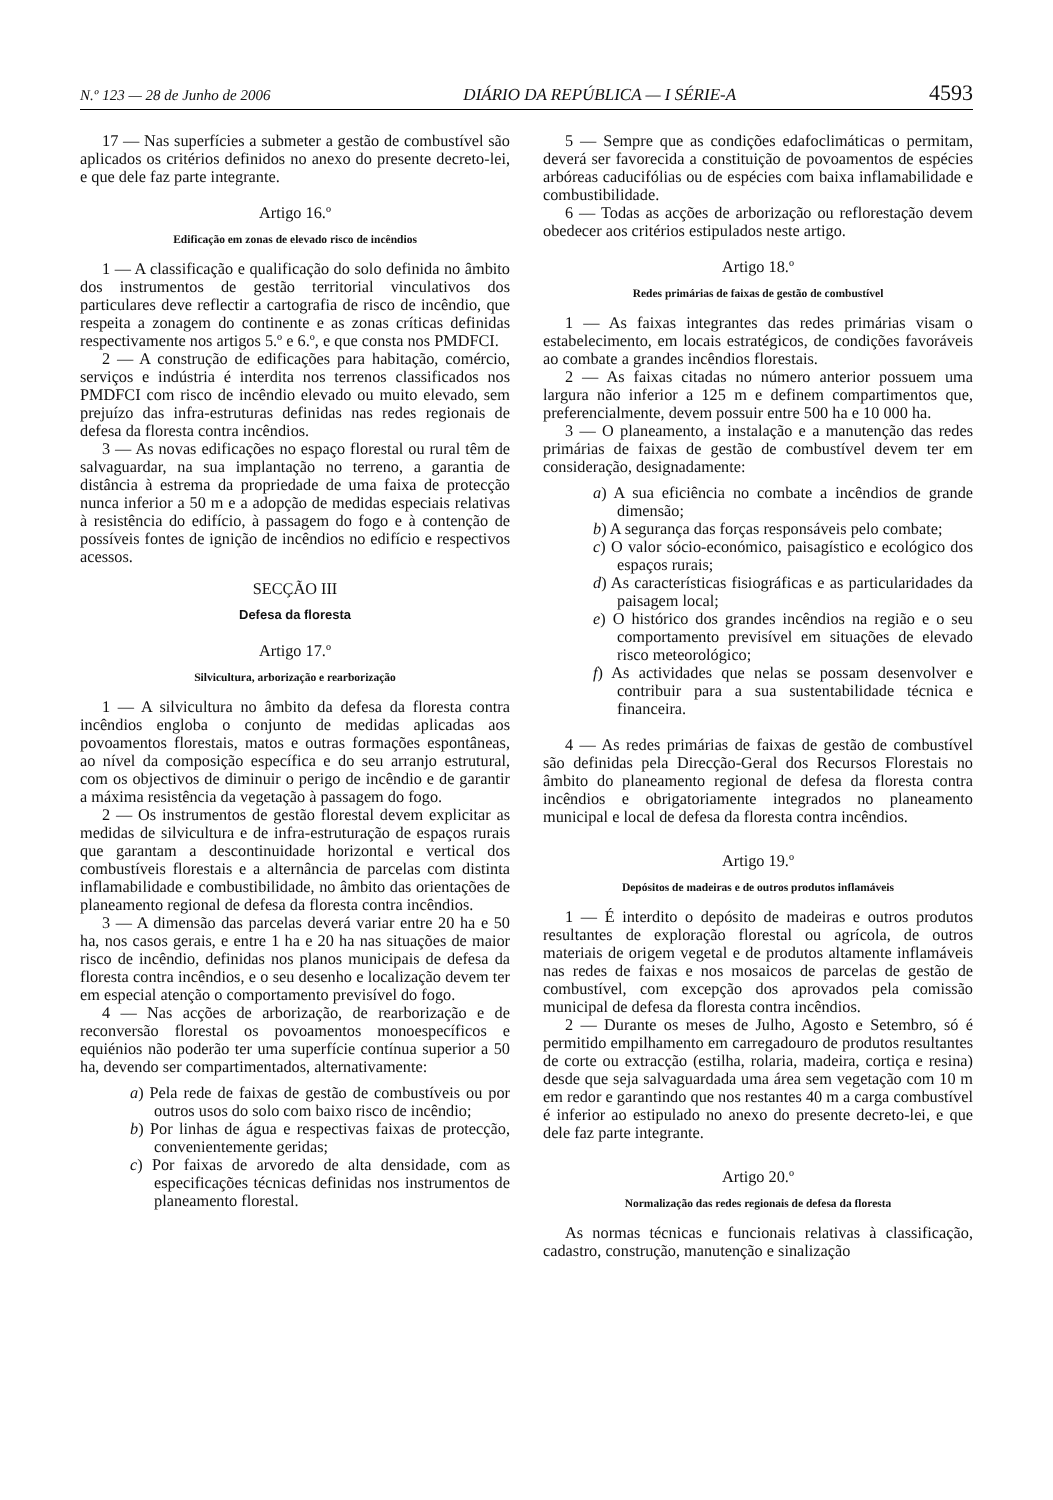N.º 123 — 28 de Junho de 2006 DIÁRIO DA REPÚBLICA — I SÉRIE-A 4593
17 — Nas superfícies a submeter a gestão de combustível são aplicados os critérios definidos no anexo do presente decreto-lei, e que dele faz parte integrante.
Artigo 16.º
Edificação em zonas de elevado risco de incêndios
1 — A classificação e qualificação do solo definida no âmbito dos instrumentos de gestão territorial vinculativos dos particulares deve reflectir a cartografia de risco de incêndio, que respeita a zonagem do continente e as zonas críticas definidas respectivamente nos artigos 5.º e 6.º, e que consta nos PMDFCI.
2 — A construção de edificações para habitação, comércio, serviços e indústria é interdita nos terrenos classificados nos PMDFCI com risco de incêndio elevado ou muito elevado, sem prejuízo das infra-estruturas definidas nas redes regionais de defesa da floresta contra incêndios.
3 — As novas edificações no espaço florestal ou rural têm de salvaguardar, na sua implantação no terreno, a garantia de distância à estrema da propriedade de uma faixa de protecção nunca inferior a 50 m e a adopção de medidas especiais relativas à resistência do edifício, à passagem do fogo e à contenção de possíveis fontes de ignição de incêndios no edifício e respectivos acessos.
SECÇÃO III
Defesa da floresta
Artigo 17.º
Silvicultura, arborização e rearborização
1 — A silvicultura no âmbito da defesa da floresta contra incêndios engloba o conjunto de medidas aplicadas aos povoamentos florestais, matos e outras formações espontâneas, ao nível da composição específica e do seu arranjo estrutural, com os objectivos de diminuir o perigo de incêndio e de garantir a máxima resistência da vegetação à passagem do fogo.
2 — Os instrumentos de gestão florestal devem explicitar as medidas de silvicultura e de infra-estruturação de espaços rurais que garantam a descontinuidade horizontal e vertical dos combustíveis florestais e a alternância de parcelas com distinta inflamabilidade e combustibilidade, no âmbito das orientações de planeamento regional de defesa da floresta contra incêndios.
3 — A dimensão das parcelas deverá variar entre 20 ha e 50 ha, nos casos gerais, e entre 1 ha e 20 ha nas situações de maior risco de incêndio, definidas nos planos municipais de defesa da floresta contra incêndios, e o seu desenho e localização devem ter em especial atenção o comportamento previsível do fogo.
4 — Nas acções de arborização, de rearborização e de reconversão florestal os povoamentos monoespecíficos e equiénios não poderão ter uma superfície contínua superior a 50 ha, devendo ser compartimentados, alternativamente:
a) Pela rede de faixas de gestão de combustíveis ou por outros usos do solo com baixo risco de incêndio;
b) Por linhas de água e respectivas faixas de protecção, convenientemente geridas;
c) Por faixas de arvoredo de alta densidade, com as especificações técnicas definidas nos instrumentos de planeamento florestal.
5 — Sempre que as condições edafoclimáticas o permitam, deverá ser favorecida a constituição de povoamentos de espécies arbóreas caducifólias ou de espécies com baixa inflamabilidade e combustibilidade.
6 — Todas as acções de arborização ou reflorestação devem obedecer aos critérios estipulados neste artigo.
Artigo 18.º
Redes primárias de faixas de gestão de combustível
1 — As faixas integrantes das redes primárias visam o estabelecimento, em locais estratégicos, de condições favoráveis ao combate a grandes incêndios florestais.
2 — As faixas citadas no número anterior possuem uma largura não inferior a 125 m e definem compartimentos que, preferencialmente, devem possuir entre 500 ha e 10 000 ha.
3 — O planeamento, a instalação e a manutenção das redes primárias de faixas de gestão de combustível devem ter em consideração, designadamente:
a) A sua eficiência no combate a incêndios de grande dimensão;
b) A segurança das forças responsáveis pelo combate;
c) O valor sócio-económico, paisagístico e ecológico dos espaços rurais;
d) As características fisiográficas e as particularidades da paisagem local;
e) O histórico dos grandes incêndios na região e o seu comportamento previsível em situações de elevado risco meteorológico;
f) As actividades que nelas se possam desenvolver e contribuir para a sua sustentabilidade técnica e financeira.
4 — As redes primárias de faixas de gestão de combustível são definidas pela Direcção-Geral dos Recursos Florestais no âmbito do planeamento regional de defesa da floresta contra incêndios e obrigatoriamente integrados no planeamento municipal e local de defesa da floresta contra incêndios.
Artigo 19.º
Depósitos de madeiras e de outros produtos inflamáveis
1 — É interdito o depósito de madeiras e outros produtos resultantes de exploração florestal ou agrícola, de outros materiais de origem vegetal e de produtos altamente inflamáveis nas redes de faixas e nos mosaicos de parcelas de gestão de combustível, com excepção dos aprovados pela comissão municipal de defesa da floresta contra incêndios.
2 — Durante os meses de Julho, Agosto e Setembro, só é permitido empilhamento em carregadouro de produtos resultantes de corte ou extracção (estilha, rolaria, madeira, cortiça e resina) desde que seja salvaguardada uma área sem vegetação com 10 m em redor e garantindo que nos restantes 40 m a carga combustível é inferior ao estipulado no anexo do presente decreto-lei, e que dele faz parte integrante.
Artigo 20.º
Normalização das redes regionais de defesa da floresta
As normas técnicas e funcionais relativas à classificação, cadastro, construção, manutenção e sinalização